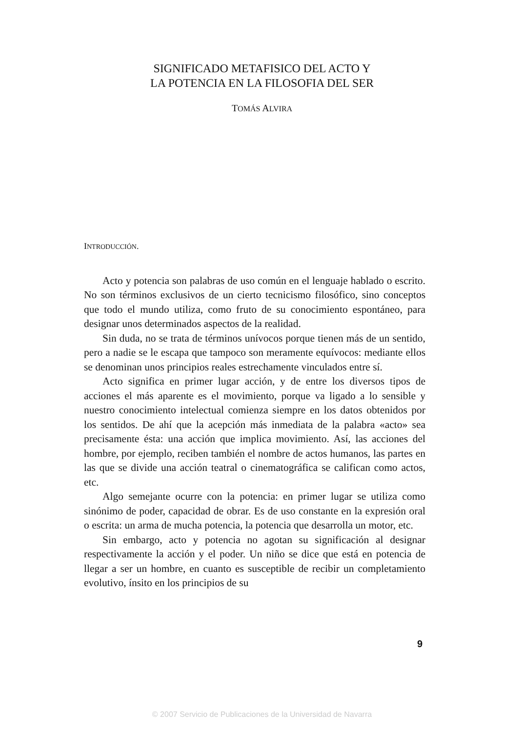SIGNIFICADO METAFISICO DEL ACTO Y
LA POTENCIA EN LA FILOSOFIA DEL SER
TOMÁS ALVIRA
INTRODUCCIÓN.
Acto y potencia son palabras de uso común en el lenguaje hablado o escrito. No son términos exclusivos de un cierto tecnicismo filosófico, sino conceptos que todo el mundo utiliza, como fruto de su conocimiento espontáneo, para designar unos determinados aspectos de la realidad.
Sin duda, no se trata de términos unívocos porque tienen más de un sentido, pero a nadie se le escapa que tampoco son meramente equívocos: mediante ellos se denominan unos principios reales estrechamente vinculados entre sí.
Acto significa en primer lugar acción, y de entre los diversos tipos de acciones el más aparente es el movimiento, porque va ligado a lo sensible y nuestro conocimiento intelectual comienza siempre en los datos obtenidos por los sentidos. De ahí que la acepción más inmediata de la palabra «acto» sea precisamente ésta: una acción que implica movimiento. Así, las acciones del hombre, por ejemplo, reciben también el nombre de actos humanos, las partes en las que se divide una acción teatral o cinematográfica se califican como actos, etc.
Algo semejante ocurre con la potencia: en primer lugar se utiliza como sinónimo de poder, capacidad de obrar. Es de uso constante en la expresión oral o escrita: un arma de mucha potencia, la potencia que desarrolla un motor, etc.
Sin embargo, acto y potencia no agotan su significación al designar respectivamente la acción y el poder. Un niño se dice que está en potencia de llegar a ser un hombre, en cuanto es susceptible de recibir un completamiento evolutivo, ínsito en los principios de su
9
© 2007 Servicio de Publicaciones de la Universidad de Navarra